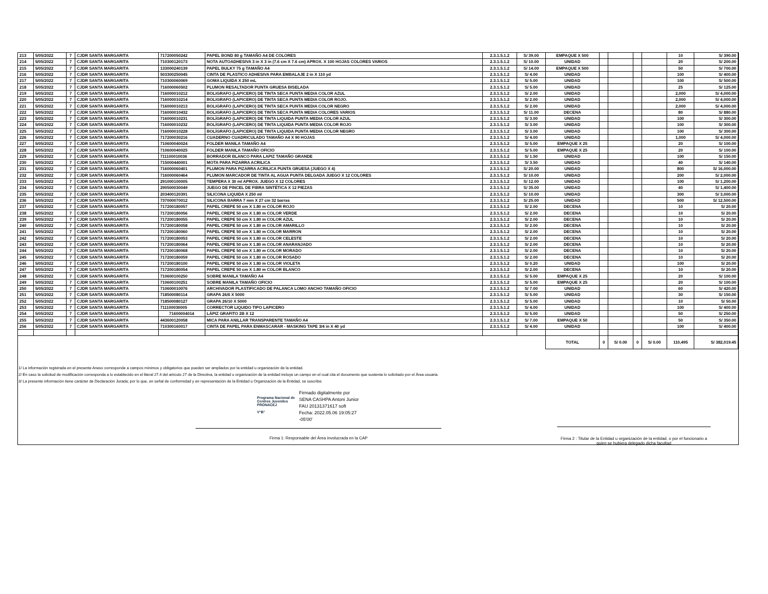| 213 | 5/05/2022 | 7 | CJDR SANTA MARGARITA | 717200050242 | PAPEL BOND 80 g TAMAÑO A4 DE COLORES | 2.3.1.5.1.2 | S/ 39.00 | EMPAQUE X 500 | | | | | 10 | S/ 390.00 |
| 214 | 5/05/2022 | 7 | CJDR SANTA MARGARITA | 710300120173 | NOTA AUTOADHESIVA 3 in X 3 in (7.6 cm X 7.6 cm) APROX. X 100 HOJAS COLORES VARIOS | 2.3.1.5.1.2 | S/ 10.00 | UNIDAD | | | | | 20 | S/ 200.00 |
| 215 | 5/05/2022 | 7 | CJDR SANTA MARGARITA | 133000240139 | PAPEL BULKY 75 g TAMAÑO A4 | 2.3.1.5.1.2 | S/ 14.00 | EMPAQUE X 500 | | | | | 50 | S/ 700.00 |
| 216 | 5/05/2022 | 7 | CJDR SANTA MARGARITA | 503300250045 | CINTA DE PLASTICO ADHESIVA PARA EMBALAJE 2 in X 110 yd | 2.3.1.5.1.2 | S/ 4.00 | UNIDAD | | | | | 100 | S/ 400.00 |
| 217 | 5/05/2022 | 7 | CJDR SANTA MARGARITA | 710300060069 | GOMA LIQUIDA X 250 mL | 2.3.1.5.1.2 | S/ 5.00 | UNIDAD | | | | | 100 | S/ 500.00 |
| 218 | 5/05/2022 | 7 | CJDR SANTA MARGARITA | 716000060502 | PLUMON RESALTADOR PUNTA GRUESA BISELADA | 2.3.1.5.1.2 | S/ 5.00 | UNIDAD | | | | | 25 | S/ 125.00 |
| 219 | 5/05/2022 | 7 | CJDR SANTA MARGARITA | 716000010212 | BOLIGRAFO (LAPICERO) DE TINTA SECA PUNTA MEDIA COLOR AZUL | 2.3.1.5.1.2 | S/ 2.00 | UNIDAD | | | | | 2,000 | S/ 4,000.00 |
| 220 | 5/05/2022 | 7 | CJDR SANTA MARGARITA | 716000010214 | BOLIGRAFO (LAPICERO) DE TINTA SECA PUNTA MEDIA COLOR ROJO. | 2.3.1.5.1.2 | S/ 2.00 | UNIDAD | | | | | 2,000 | S/ 4,000.00 |
| 221 | 5/05/2022 | 7 | CJDR SANTA MARGARITA | 716000010213 | BOLIGRAFO (LAPICERO) DE TINTA SECA PUNTA MEDIA COLOR NEGRO | 2.3.1.5.1.2 | S/ 2.00 | UNIDAD | | | | | 2,000 | S/ 4,000.00 |
| 222 | 5/05/2022 | 7 | CJDR SANTA MARGARITA | 716000010432 | BOLIGRAFO (LAPICERO) DE TINTA SECA PUNTA MEDIA COLORES VARIOS | 2.3.1.5.1.2 | S/ 11.00 | DECENA | | | | | 80 | S/ 880.00 |
| 223 | 5/05/2022 | 7 | CJDR SANTA MARGARITA | 716000010231 | BOLÍGRAFO (LAPICERO) DE TINTA LIQUIDA PUNTA MEDIA COLOR AZUL | 2.3.1.5.1.2 | S/ 3.00 | UNIDAD | | | | | 100 | S/ 300.00 |
| 224 | 5/05/2022 | 7 | CJDR SANTA MARGARITA | 716000010232 | BOLÍGRAFO (LAPICERO) DE TINTA LIQUIDA PUNTA MEDIA COLOR ROJO | 2.3.1.5.1.2 | S/ 3.00 | UNIDAD | | | | | 100 | S/ 300.00 |
| 225 | 5/05/2022 | 7 | CJDR SANTA MARGARITA | 716000010228 | BOLÍGRAFO (LAPICERO) DE TINTA LIQUIDA PUNTA MEDIA COLOR NEGRO | 2.3.1.5.1.2 | S/ 3.00 | UNIDAD | | | | | 100 | S/ 300.00 |
| 226 | 5/05/2022 | 7 | CJDR SANTA MARGARITA | 717200030216 | CUADERNO CUADRICULADO TAMAÑO A4 X 90 HOJAS | 2.3.1.5.1.2 | S/ 4.00 | UNIDAD | | | | | 1,000 | S/ 4,000.00 |
| 227 | 5/05/2022 | 7 | CJDR SANTA MARGARITA | 710600040024 | FOLDER MANILA TAMAÑO A4 | 2.3.1.5.1.2 | S/ 5.00 | EMPAQUE X 25 | | | | | 20 | S/ 100.00 |
| 228 | 5/05/2022 | 7 | CJDR SANTA MARGARITA | 710600040025 | FOLDER MANILA TAMAÑO OFICIO | 2.3.1.5.1.2 | S/ 5.00 | EMPAQUE X 25 | | | | | 20 | S/ 100.00 |
| 229 | 5/05/2022 | 7 | CJDR SANTA MARGARITA | 711100010036 | BORRADOR BLANCO PARA LAPIZ TAMAÑO GRANDE | 2.3.1.5.1.2 | S/ 1.50 | UNIDAD | | | | | 100 | S/ 150.00 |
| 230 | 5/05/2022 | 7 | CJDR SANTA MARGARITA | 715000440001 | MOTA PARA PIZARRA ACRILICA | 2.3.1.5.1.2 | S/ 3.50 | UNIDAD | | | | | 40 | S/ 140.00 |
| 231 | 5/05/2022 | 7 | CJDR SANTA MARGARITA | 716000060401 | PLUMON PARA PIZARRA ACRILICA PUNTA GRUESA (JUEGO X 4) | 2.3.1.5.1.2 | S/ 20.00 | UNIDAD | | | | | 800 | S/ 16,000.00 |
| 232 | 5/05/2022 | 7 | CJDR SANTA MARGARITA | 716000060464 | PLUMON MARCADOR DE TINTA AL AGUA PUNTA DELGADA JUEGO X 12 COLORES | 2.3.1.5.1.2 | S/ 10.00 | UNIDAD | | | | | 200 | S/ 2,000.00 |
| 233 | 5/05/2022 | 7 | CJDR SANTA MARGARITA | 291000100005 | TEMPERA X 30 ml APROX. JUEGO X 12 COLORES | 2.3.1.5.1.2 | S/ 12.00 | UNIDAD | | | | | 100 | S/ 1,200.00 |
| 234 | 5/05/2022 | 7 | CJDR SANTA MARGARITA | 290500030049 | JUEGO DE PINCEL DE FIBRA SINTÉTICA X 12 PIEZAS | 2.3.1.5.1.2 | S/ 35.00 | UNIDAD | | | | | 40 | S/ 1,400.00 |
| 235 | 5/05/2022 | 7 | CJDR SANTA MARGARITA | 203400120391 | SILICONA LIQUIDA X 250 ml | 2.3.1.5.1.2 | S/ 10.00 | UNIDAD | | | | | 300 | S/ 3,000.00 |
| 236 | 5/05/2022 | 7 | CJDR SANTA MARGARITA | 737000070012 | SILICONA BARRA 7 mm X 27 cm 32 barras | 2.3.1.5.1.2 | S/ 25.00 | UNIDAD | | | | | 500 | S/ 12,500.00 |
| 237 | 5/05/2022 | 7 | CJDR SANTA MARGARITA | 717200180057 | PAPEL CREPE 50 cm X 1.80 m COLOR ROJO | 2.3.1.5.1.2 | S/ 2.00 | DECENA | | | | | 10 | S/ 20.00 |
| 238 | 5/05/2022 | 7 | CJDR SANTA MARGARITA | 717200180056 | PAPEL CREPE 50 cm X 1.80 m COLOR VERDE | 2.3.1.5.1.2 | S/ 2.00 | DECENA | | | | | 10 | S/ 20.00 |
| 239 | 5/05/2022 | 7 | CJDR SANTA MARGARITA | 717200180055 | PAPEL CREPE 50 cm X 1.80 m COLOR AZUL | 2.3.1.5.1.2 | S/ 2.00 | DECENA | | | | | 10 | S/ 20.00 |
| 240 | 5/05/2022 | 7 | CJDR SANTA MARGARITA | 717200180058 | PAPEL CREPE 50 cm X 1.80 m COLOR AMARILLO | 2.3.1.5.1.2 | S/ 2.00 | DECENA | | | | | 10 | S/ 20.00 |
| 241 | 5/05/2022 | 7 | CJDR SANTA MARGARITA | 717200180060 | PAPEL CREPE 50 cm X 1.80 m COLOR MARRON | 2.3.1.5.1.2 | S/ 2.00 | DECENA | | | | | 10 | S/ 20.00 |
| 242 | 5/05/2022 | 7 | CJDR SANTA MARGARITA | 717200180053 | PAPEL CREPE 50 cm X 1.80 m COLOR CELESTE | 2.3.1.5.1.2 | S/ 2.00 | DECENA | | | | | 10 | S/ 20.00 |
| 243 | 5/05/2022 | 7 | CJDR SANTA MARGARITA | 717200180064 | PAPEL CREPE 50 cm X 1.80 m COLOR ANARANJADO | 2.3.1.5.1.2 | S/ 2.00 | DECENA | | | | | 10 | S/ 20.00 |
| 244 | 5/05/2022 | 7 | CJDR SANTA MARGARITA | 717200180068 | PAPEL CREPE 50 cm X 1.80 m COLOR MORADO | 2.3.1.5.1.2 | S/ 2.00 | DECENA | | | | | 10 | S/ 20.00 |
| 245 | 5/05/2022 | 7 | CJDR SANTA MARGARITA | 717200180059 | PAPEL CREPE 50 cm X 1.80 m COLOR ROSADO | 2.3.1.5.1.2 | S/ 2.00 | DECENA | | | | | 10 | S/ 20.00 |
| 246 | 5/05/2022 | 7 | CJDR SANTA MARGARITA | 717200180100 | PAPEL CREPE 50 cm X 1.80 m COLOR VIOLETA | 2.3.1.5.1.2 | S/ 0.20 | UNIDAD | | | | | 100 | S/ 20.00 |
| 247 | 5/05/2022 | 7 | CJDR SANTA MARGARITA | 717200180054 | PAPEL CREPE 50 cm X 1.80 m COLOR BLANCO | 2.3.1.5.1.2 | S/ 2.00 | DECENA | | | | | 10 | S/ 20.00 |
| 248 | 5/05/2022 | 7 | CJDR SANTA MARGARITA | 710600100250 | SOBRE MANILA TAMAÑO A4 | 2.3.1.5.1.2 | S/ 5.00 | EMPAQUE X 25 | | | | | 20 | S/ 100.00 |
| 249 | 5/05/2022 | 7 | CJDR SANTA MARGARITA | 710600100251 | SOBRE MANILA TAMAÑO OFICIO | 2.3.1.5.1.2 | S/ 5.00 | EMPAQUE X 25 | | | | | 20 | S/ 100.00 |
| 250 | 5/05/2022 | 7 | CJDR SANTA MARGARITA | 710600010076 | ARCHIVADOR PLASTIFICADO DE PALANCA LOMO ANCHO TAMAÑO OFICIO | 2.3.1.5.1.2 | S/ 7.00 | UNIDAD | | | | | 60 | S/ 420.00 |
| 251 | 5/05/2022 | 7 | CJDR SANTA MARGARITA | 718500080114 | GRAPA 26/6 X 5000 | 2.3.1.5.1.2 | S/ 5.00 | UNIDAD | | | | | 30 | S/ 150.00 |
| 252 | 5/05/2022 | 7 | CJDR SANTA MARGARITA | 718500080127 | GRAPA 26/10 X 5000 | 2.3.1.5.1.2 | S/ 5.00 | UNIDAD | | | | | 10 | S/ 50.00 |
| 253 | 5/05/2022 | 7 | CJDR SANTA MARGARITA | 711100030005 | CORRECTOR LIQUIDO TIPO LAPICERO | 2.3.1.5.1.2 | S/ 4.00 | UNIDAD | | | | | 100 | S/ 400.00 |
| 254 | 5/05/2022 | 7 | CJDR SANTA MARGARITA | 71600004014 | LÁPIZ GRAFITO 2B X 12 | 2.3.1.5.1.2 | S/ 5.00 | UNIDAD | | | | | 50 | S/ 250.00 |
| 255 | 5/05/2022 | 7 | CJDR SANTA MARGARITA | 443600120058 | MICA PARA ANILLAR TRANSPARENTE TAMAÑO A4 | 2.3.1.5.1.2 | S/ 7.00 | EMPAQUE X 50 | | | | | 50 | S/ 350.00 |
| 256 | 5/05/2022 | 7 | CJDR SANTA MARGARITA | 710300160017 | CINTA DE PAPEL PARA ENMASCARAR - MASKING TAPE 3/4 in X 40 yd | 2.3.1.5.1.2 | S/ 4.00 | UNIDAD | | | | | 100 | S/ 400.00 |
| | | | | | | | | TOTAL | 0 | S/ 0.00 | 0 | S/ 0.00 | 110,495 | S/ 382,019.45 |
1/ La información registrada en el presente Anexo corresponde a campos mínimos y obligatorios que pueden ser ampliados por la entidad u organización de la entidad.
2/ En caso la solicitud de modificación corresponda a lo establecido en el literal 27.4 del artículo 27 de la Directiva, la entidad u organización de la entidad incluye un campo en el cual cita el documento que sustenta lo solicitado por el Área usuaria.
3/ La presente información tiene carácter de Declaración Jurada; por lo que, en señal de conformidad y en representación de la Entidad u Organización de la Entidad, se suscribe:
Programa Nacional de
Centros Juveniles
PRONACEJ
V°B°
Firmado digitalmente por
SENA CASHPA Antoni Junior
FAU 20131371617 soft
Fecha: 2022.05.06 19:05:27
-05'00'
Firma 1: Responsable del Área involucrada en la CAP
Firma 2 : Titular de la Entidad u organización de la entidad, o por el funcionario a quien se hubiera delegado dicha facultad